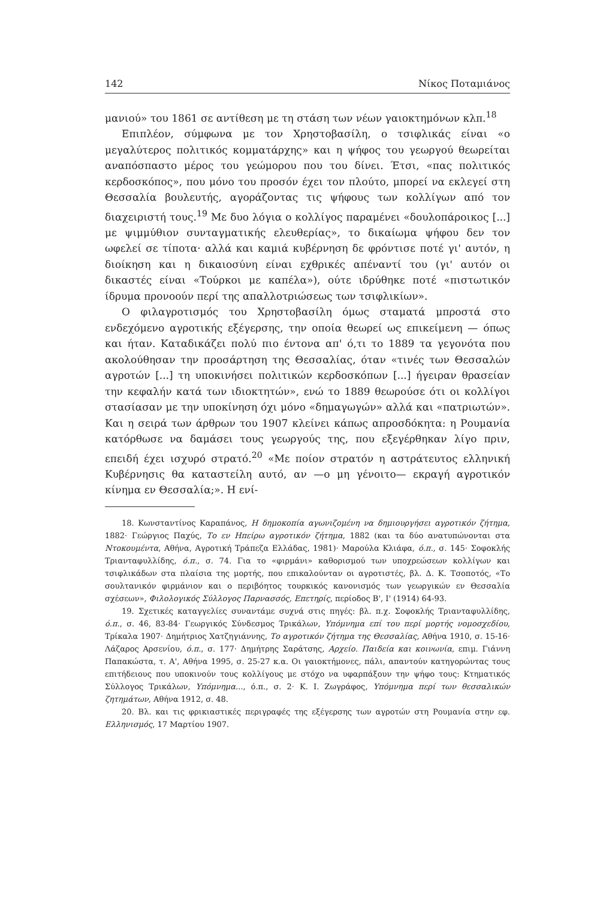142 Νίκος Ποταμιάνος
μανιού» του 1861 σε αντίθεση με τη στάση των νέων γαιοκτημόνων κλπ.<sup>18</sup>
Επιπλέον, σύμφωνα με τον Χρηστοβασίλη, ο τσιφλικάς είναι «ο μεγαλύτερος πολιτικός κομματάρχης» και η ψήφος του γεωργού θεωρείται αναπόσπαστο μέρος του γεώμορου που του δίνει. Έτσι, «πας πολιτικός κερδοσκόπος», που μόνο του προσόν έχει τον πλούτο, μπορεί να εκλεγεί στη Θεσσαλία βουλευτής, αγοράζοντας τις ψήφους των κολλίγων από τον διαχειριστή τους.<sup>19</sup> Με δυο λόγια ο κολλίγος παραμένει «δουλοπάροικος [...] με ψιμμύθιον συνταγματικής ελευθερίας», το δικαίωμα ψήφου δεν τον ωφελεί σε τίποτα· αλλά και καμιά κυβέρνηση δε φρόντισε ποτέ γι' αυτόν, η διοίκηση και η δικαιοσύνη είναι εχθρικές απέναντί του (γι' αυτόν οι δικαστές είναι «Τούρκοι με καπέλα»), ούτε ιδρύθηκε ποτέ «πιστωτικόν ίδρυμα προνοούν περί της απαλλοτριώσεως των τσιφλικίων».
Ο φιλαγροτισμός του Χρηστοβασίλη όμως σταματά μπροστά στο ενδεχόμενο αγροτικής εξέγερσης, την οποία θεωρεί ως επικείμενη — όπως και ήταν. Καταδικάζει πολύ πιο έντονα απ' ό,τι το 1889 τα γεγονότα που ακολούθησαν την προσάρτηση της Θεσσαλίας, όταν «τινές των Θεσσαλών αγροτών [...] τη υποκινήσει πολιτικών κερδοσκόπων [...] ήγειραν θρασείαν την κεφαλήν κατά των ιδιοκτητών», ενώ το 1889 θεωρούσε ότι οι κολλίγοι στασίασαν με την υποκίνηση όχι μόνο «δημαγωγών» αλλά και «πατριωτών». Και η σειρά των άρθρων του 1907 κλείνει κάπως απροσδόκητα: η Ρουμανία κατόρθωσε να δαμάσει τους γεωργούς της, που εξεγέρθηκαν λίγο πριν, επειδή έχει ισχυρό στρατό.<sup>20</sup> «Με ποίον στρατόν η αστράτευτος ελληνική Κυβέρνησις θα καταστείλη αυτό, αν —ο μη γένοιτο— εκραγή αγροτικόν κίνημα εν Θεσσαλία;». Η ενί-
18. Κωνσταντίνος Καραπάνος, Η δημοκοπία αγωνιζομένη να δημιουργήσει αγροτικόν ζήτημα, 1882· Γεώργιος Παχύς, Το εν Ηπείρω αγροτικόν ζήτημα, 1882 (και τα δύο ανατυπώνονται στα Ντοκουμέντα, Αθήνα, Αγροτική Τράπεζα Ελλάδας, 1981)· Μαρούλα Κλιάφα, ό.π., σ. 145· Σοφοκλής Τριανταφυλλίδης, ό.π., σ. 74. Για το «φιρμάνι» καθορισμού των υποχρεώσεων κολλίγων και τσιφλικάδων στα πλαίσια της μορτής, που επικαλούνταν οι αγροτιστές, βλ. Δ. Κ. Τσοποτός, «Το σουλτανικόν φιρμάνιον και ο περιβόητος τουρκικός κανονισμός των γεωργικών εν Θεσσαλία σχέσεων», Φιλολογικός Σύλλογος Παρνασσός, Επετηρίς, περίοδος Β', Ι' (1914) 64-93.
19. Σχετικές καταγγελίες συναντάμε συχνά στις πηγές: βλ. π.χ. Σοφοκλής Τριανταφυλλίδης, ό.π., σ. 46, 83-84· Γεωργικός Σύνδεσμος Τρικάλων, Υπόμνημα επί του περί μορτής νομοσχεδίου, Τρίκαλα 1907· Δημήτριος Χατζηγιάννης, Το αγροτικόν ζήτημα της Θεσσαλίας, Αθήνα 1910, σ. 15-16· Λάζαρος Αρσενίου, ό.π., σ. 177· Δημήτρης Σαράτσης, Αρχείο. Παιδεία και κοινωνία, επιμ. Γιάννη Παπακώστα, τ. Α', Αθήνα 1995, σ. 25-27 κ.α. Οι γαιοκτήμονες, πάλι, απαντούν κατηγορώντας τους επιτήδειους που υποκινούν τους κολλίγους με στόχο να υφαρπάξουν την ψήφο τους: Κτηματικός Σύλλογος Τρικάλων, Υπόμνημα..., ό.π., σ. 2· Κ. Ι. Ζωγράφος, Υπόμνημα περί των θεσσαλικών ζητημάτων, Αθήνα 1912, σ. 48.
20. Βλ. και τις φρικιαστικές περιγραφές της εξέγερσης των αγροτών στη Ρουμανία στην εφ. Ελληνισμός, 17 Μαρτίου 1907.